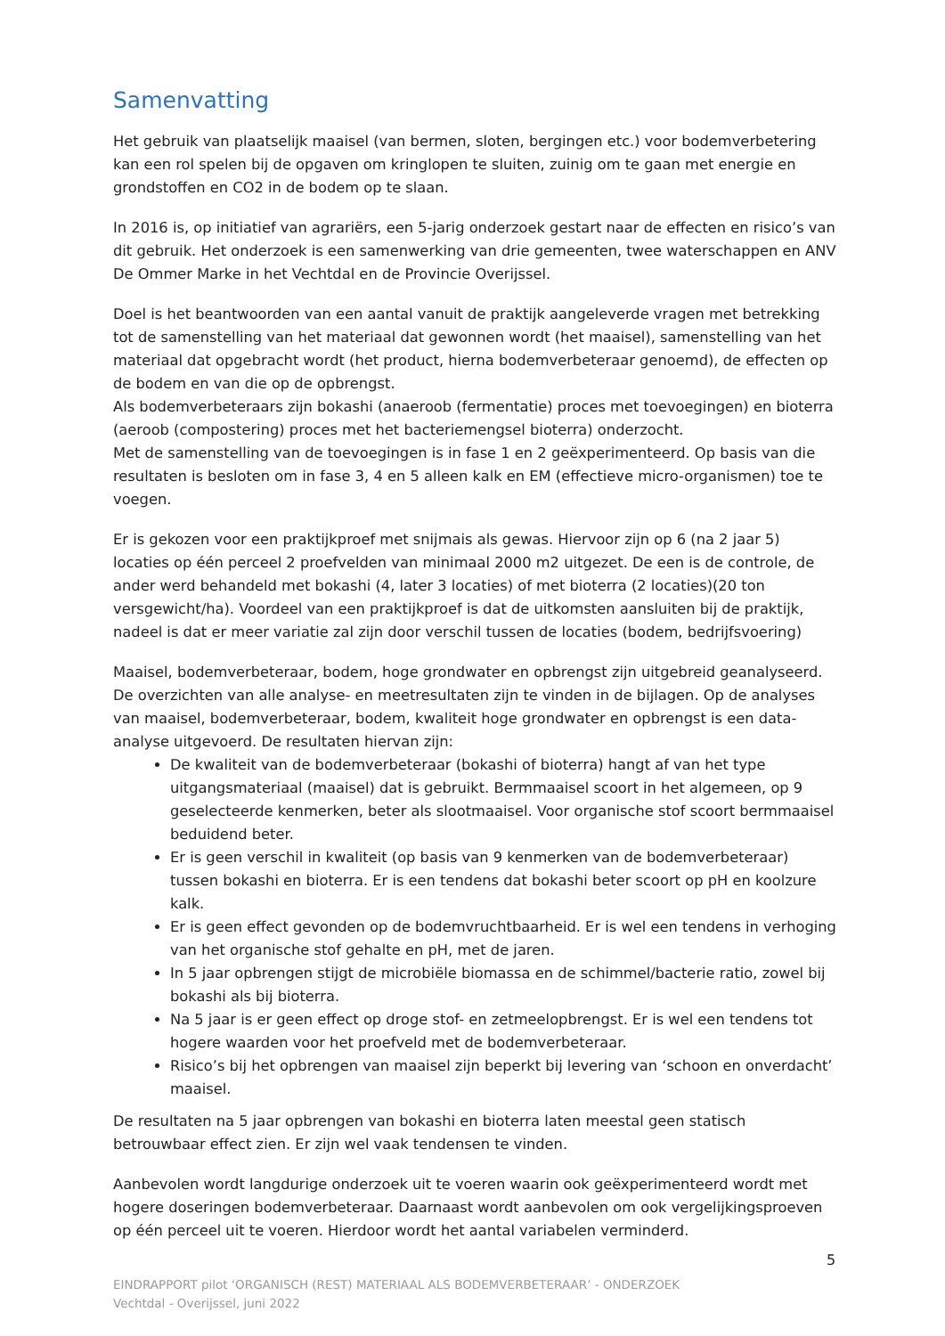Samenvatting
Het gebruik van plaatselijk maaisel (van bermen, sloten, bergingen etc.) voor bodemverbetering kan een rol spelen bij de opgaven om kringlopen te sluiten, zuinig om te gaan met energie en grondstoffen en CO2 in de bodem op te slaan.
In 2016 is, op initiatief van agrariërs, een 5-jarig onderzoek gestart naar de effecten en risico’s van dit gebruik. Het onderzoek is een samenwerking van drie gemeenten, twee waterschappen en ANV De Ommer Marke in het Vechtdal en de Provincie Overijssel.
Doel is het beantwoorden van een aantal vanuit de praktijk aangeleverde vragen met betrekking tot de samenstelling van het materiaal dat gewonnen wordt (het maaisel), samenstelling van het materiaal dat opgebracht wordt (het product, hierna bodemverbeteraar genoemd), de effecten op de bodem en van die op de opbrengst.
Als bodemverbeteraars zijn bokashi (anaeroob (fermentatie) proces met toevoegingen) en bioterra (aeroob (compostering) proces met het bacteriemengsel bioterra) onderzocht.
Met de samenstelling van de toevoegingen is in fase 1 en 2 geëxperimenteerd. Op basis van die resultaten is besloten om in fase 3, 4 en 5 alleen kalk en EM (effectieve micro-organismen) toe te voegen.
Er is gekozen voor een praktijkproef met snijmais als gewas. Hiervoor zijn op 6 (na 2 jaar 5) locaties op één perceel 2 proefvelden van minimaal 2000 m2 uitgezet. De een is de controle, de ander werd behandeld met bokashi (4, later 3 locaties) of met bioterra (2 locaties)(20 ton versgewicht/ha). Voordeel van een praktijkproef is dat de uitkomsten aansluiten bij de praktijk, nadeel is dat er meer variatie zal zijn door verschil tussen de locaties (bodem, bedrijfsvoering)
Maaisel, bodemverbeteraar, bodem, hoge grondwater en opbrengst zijn uitgebreid geanalyseerd. De overzichten van alle analyse- en meetresultaten zijn te vinden in de bijlagen. Op de analyses van maaisel, bodemverbeteraar, bodem, kwaliteit hoge grondwater en opbrengst is een data-analyse uitgevoerd. De resultaten hiervan zijn:
De kwaliteit van de bodemverbeteraar (bokashi of bioterra) hangt af van het type uitgangsmateriaal (maaisel) dat is gebruikt. Bermmaaisel scoort in het algemeen, op 9 geselecteerde kenmerken, beter als slootmaaisel. Voor organische stof scoort bermmaaisel beduidend beter.
Er is geen verschil in kwaliteit (op basis van 9 kenmerken van de bodemverbeteraar) tussen bokashi en bioterra. Er is een tendens dat bokashi beter scoort op pH en koolzure kalk.
Er is geen effect gevonden op de bodemvruchtbaarheid. Er is wel een tendens in verhoging van het organische stof gehalte en pH, met de jaren.
In 5 jaar opbrengen stijgt de microbiële biomassa en de schimmel/bacterie ratio, zowel bij bokashi als bij bioterra.
Na 5 jaar is er geen effect op droge stof- en zetmeelopbrengst. Er is wel een tendens tot hogere waarden voor het proefveld met de bodemverbeteraar.
Risico’s bij het opbrengen van maaisel zijn beperkt bij levering van ‘schoon en onverdacht’ maaisel.
De resultaten na 5 jaar opbrengen van bokashi en bioterra laten meestal geen statisch betrouwbaar effect zien. Er zijn wel vaak tendensen te vinden.
Aanbevolen wordt langdurige onderzoek uit te voeren waarin ook geëxperimenteerd wordt met hogere doseringen bodemverbeteraar. Daarnaast wordt aanbevolen om ook vergelijkingsproeven op één perceel uit te voeren. Hierdoor wordt het aantal variabelen verminderd.
5
EINDRAPPORT pilot ‘ORGANISCH (REST) MATERIAAL ALS BODEMVERBETERAAR’ - ONDERZOEK
Vechtdal - Overijssel, juni 2022